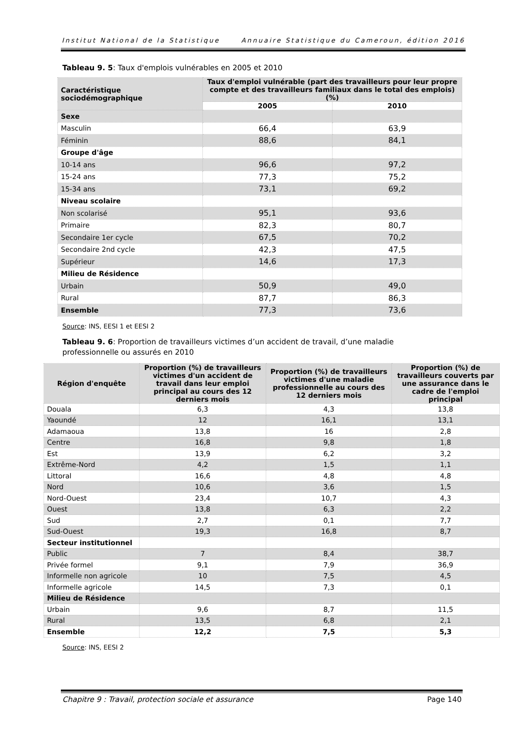Institut National de la Statistique Annuaire Statistique du Cameroun, édition 2016
Tableau 9. 5: Taux d'emplois vulnérables en 2005 et 2010
| Caractéristique sociodémographique | Taux d'emploi vulnérable (part des travailleurs pour leur propre compte et des travailleurs familiaux dans le total des emplois) (%) | |
| --- | --- | --- |
| | 2005 | 2010 |
| Sexe | | |
| Masculin | 66,4 | 63,9 |
| Féminin | 88,6 | 84,1 |
| Groupe d'âge | | |
| 10-14 ans | 96,6 | 97,2 |
| 15-24 ans | 77,3 | 75,2 |
| 15-34 ans | 73,1 | 69,2 |
| Niveau scolaire | | |
| Non scolarisé | 95,1 | 93,6 |
| Primaire | 82,3 | 80,7 |
| Secondaire 1er cycle | 67,5 | 70,2 |
| Secondaire 2nd cycle | 42,3 | 47,5 |
| Supérieur | 14,6 | 17,3 |
| Milieu de Résidence | | |
| Urbain | 50,9 | 49,0 |
| Rural | 87,7 | 86,3 |
| Ensemble | 77,3 | 73,6 |
Source: INS, EESI 1 et EESI 2
Tableau 9. 6: Proportion de travailleurs victimes d’un accident de travail, d’une maladie professionnelle ou assurés en 2010
| Région d'enquête | Proportion (%) de travailleurs victimes d'un accident de travail dans leur emploi principal au cours des 12 derniers mois | Proportion (%) de travailleurs victimes d'une maladie professionnelle au cours des 12 derniers mois | Proportion (%) de travailleurs couverts par une assurance dans le cadre de l'emploi principal |
| --- | --- | --- | --- |
| Douala | 6,3 | 4,3 | 13,8 |
| Yaoundé | 12 | 16,1 | 13,1 |
| Adamaoua | 13,8 | 16 | 2,8 |
| Centre | 16,8 | 9,8 | 1,8 |
| Est | 13,9 | 6,2 | 3,2 |
| Extrême-Nord | 4,2 | 1,5 | 1,1 |
| Littoral | 16,6 | 4,8 | 4,8 |
| Nord | 10,6 | 3,6 | 1,5 |
| Nord-Ouest | 23,4 | 10,7 | 4,3 |
| Ouest | 13,8 | 6,3 | 2,2 |
| Sud | 2,7 | 0,1 | 7,7 |
| Sud-Ouest | 19,3 | 16,8 | 8,7 |
| Secteur institutionnel | | | |
| Public | 7 | 8,4 | 38,7 |
| Privée formel | 9,1 | 7,9 | 36,9 |
| Informelle non agricole | 10 | 7,5 | 4,5 |
| Informelle agricole | 14,5 | 7,3 | 0,1 |
| Milieu de Résidence | | | |
| Urbain | 9,6 | 8,7 | 11,5 |
| Rural | 13,5 | 6,8 | 2,1 |
| Ensemble | 12,2 | 7,5 | 5,3 |
Source: INS, EESI 2
Chapitre 9 : Travail, protection sociale et assurance Page 140